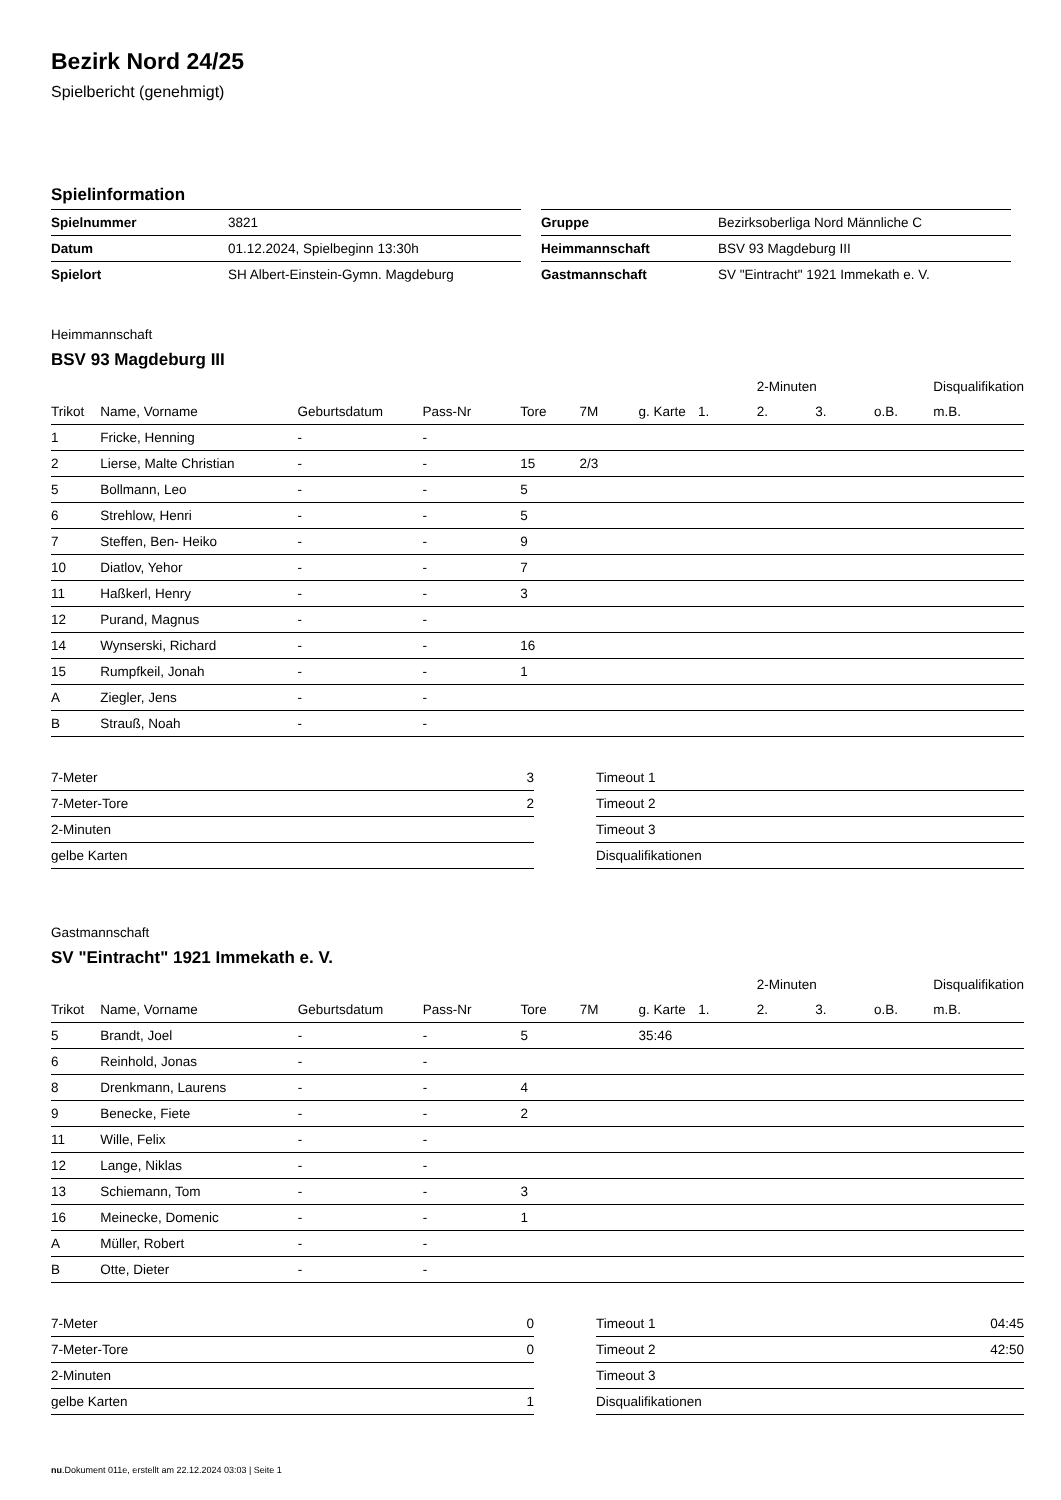Bezirk Nord 24/25
Spielbericht (genehmigt)
Spielinformation
| Spielnummer | 3821 |
| Datum | 01.12.2024, Spielbeginn 13:30h |
| Spielort | SH Albert-Einstein-Gymn. Magdeburg |
| Gruppe | Bezirksoberliga Nord Männliche C |
| Heimmannschaft | BSV 93 Magdeburg III |
| Gastmannschaft | SV "Eintracht" 1921 Immekath e. V. |
Heimmannschaft
BSV 93 Magdeburg III
| | | | | | | | | 2-Minuten | | | Disqualifikation | |
| --- | --- | --- | --- | --- | --- | --- | --- | --- | --- | --- | --- | --- |
| Trikot | Name, Vorname | Geburtsdatum | Pass-Nr | Tore | 7M | g. Karte | 1. | 2. | 3. | o.B. | m.B. | |
| 1 | Fricke, Henning | - | - | | | | | | | | | |
| 2 | Lierse, Malte Christian | - | - | 15 | 2/3 | | | | | | | |
| 5 | Bollmann, Leo | - | - | 5 | | | | | | | | |
| 6 | Strehlow, Henri | - | - | 5 | | | | | | | | |
| 7 | Steffen, Ben- Heiko | - | - | 9 | | | | | | | | |
| 10 | Diatlov, Yehor | - | - | 7 | | | | | | | | |
| 11 | Haßkerl, Henry | - | - | 3 | | | | | | | | |
| 12 | Purand, Magnus | - | - | | | | | | | | | |
| 14 | Wynserski, Richard | - | - | 16 | | | | | | | | |
| 15 | Rumpfkeil, Jonah | - | - | 1 | | | | | | | | |
| A | Ziegler, Jens | - | - | | | | | | | | | |
| B | Strauß, Noah | - | - | | | | | | | | | |
| 7-Meter | 3 |
| 7-Meter-Tore | 2 |
| 2-Minuten | |
| gelbe Karten | |
| Timeout 1 | |
| Timeout 2 | |
| Timeout 3 | |
| Disqualifikationen | |
Gastmannschaft
SV "Eintracht" 1921 Immekath e. V.
| | | | | | | | | 2-Minuten | | | Disqualifikation | |
| --- | --- | --- | --- | --- | --- | --- | --- | --- | --- | --- | --- | --- |
| Trikot | Name, Vorname | Geburtsdatum | Pass-Nr | Tore | 7M | g. Karte | 1. | 2. | 3. | o.B. | m.B. | |
| 5 | Brandt, Joel | - | - | 5 | | 35:46 | | | | | | |
| 6 | Reinhold, Jonas | - | - | | | | | | | | | |
| 8 | Drenkmann, Laurens | - | - | 4 | | | | | | | | |
| 9 | Benecke, Fiete | - | - | 2 | | | | | | | | |
| 11 | Wille, Felix | - | - | | | | | | | | | |
| 12 | Lange, Niklas | - | - | | | | | | | | | |
| 13 | Schiemann, Tom | - | - | 3 | | | | | | | | |
| 16 | Meinecke, Domenic | - | - | 1 | | | | | | | | |
| A | Müller, Robert | - | - | | | | | | | | | |
| B | Otte, Dieter | - | - | | | | | | | | | |
| 7-Meter | 0 |
| 7-Meter-Tore | 0 |
| 2-Minuten | |
| gelbe Karten | 1 |
| Timeout 1 | 04:45 |
| Timeout 2 | 42:50 |
| Timeout 3 | |
| Disqualifikationen | |
nu.Dokument 011e, erstellt am 22.12.2024 03:03 | Seite 1